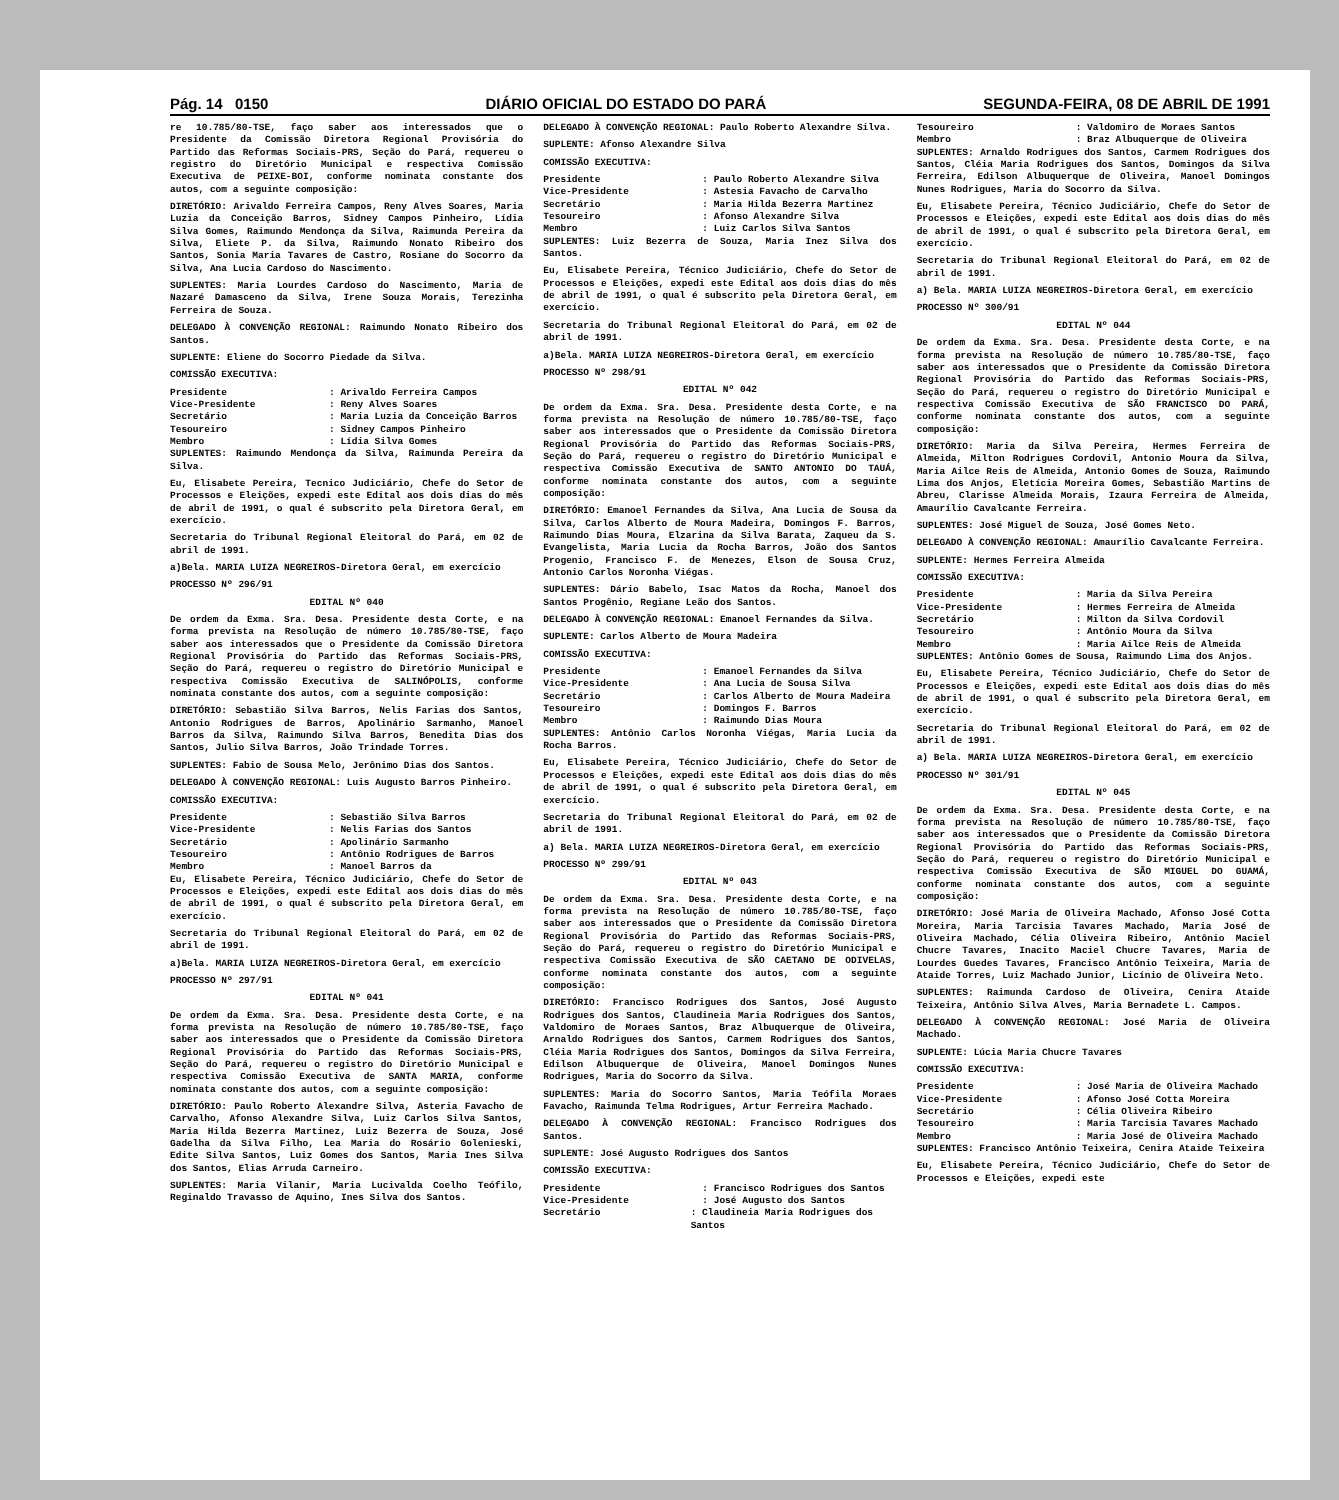Pág. 14 0150 DIÁRIO OFICIAL DO ESTADO DO PARÁ SEGUNDA-FEIRA, 08 DE ABRIL DE 1991
re 10.785/80-TSE, faço saber aos interessados que o Presidente da Comissão Diretora Regional Provisória do Partido das Reformas Sociais-PRS, Seção do Pará, requereu o registro do Diretório Municipal e respectiva Comissão Executiva de PEIXE-BOI, conforme nominata constante dos autos, com a seguinte composição:
DIRETÓRIO: Arivaldo Ferreira Campos, Reny Alves Soares, Maria Luzia da Conceição Barros, Sidney Campos Pinheiro, Lídia Silva Gomes, Raimundo Mendonça da Silva, Raimunda Pereira da Silva, Eliete P. da Silva, Raimundo Nonato Ribeiro dos Santos, Sonia Maria Tavares de Castro, Rosiane do Socorro da Silva, Ana Lucia Cardoso do Nascimento.
SUPLENTES: Maria Lourdes Cardoso do Nascimento, Maria de Nazaré Damasceno da Silva, Irene Souza Morais, Terezinha Ferreira de Souza.
DELEGADO À CONVENÇÃO REGIONAL: Raimundo Nonato Ribeiro dos Santos.
SUPLENTE: Eliene do Socorro Piedade da Silva.
COMISSÃO EXECUTIVA:
Presidente: Arivaldo Ferreira Campos
Vice-Presidente: Reny Alves Soares
Secretário: Maria Luzia da Conceição Barros
Tesoureiro: Sidney Campos Pinheiro
Membro: Lídia Silva Gomes
SUPLENTES: Raimundo Mendonça da Silva, Raimunda Pereira da Silva.
Eu, Elisabete Pereira, Tecnico Judiciário, Chefe do Setor de Processos e Eleições, expedi este Edital aos dois dias do mês de abril de 1991, o qual é subscrito pela Diretora Geral, em exercício.
Secretaria do Tribunal Regional Eleitoral do Pará, em 02 de abril de 1991.
a)Bela. MARIA LUIZA NEGREIROS-Diretora Geral, em exercício
PROCESSO Nº 296/91
EDITAL Nº 040
De ordem da Exma. Sra. Desa. Presidente desta Corte, e na forma prevista na Resolução de número 10.785/80-TSE, faço saber aos interessados que o Presidente da Comissão Diretora Regional Provisória do Partido das Reformas Sociais-PRS, Seção do Pará, requereu o registro do Diretório Municipal e respectiva Comissão Executiva de SALINÓPOLIS, conforme nominata constante dos autos, com a seguinte composição:
DIRETÓRIO: Sebastião Silva Barros, Nelis Farias dos Santos, Antonio Rodrigues de Barros, Apolinário Sarmanho, Manoel Barros da Silva, Raimundo Silva Barros, Benedita Dias dos Santos, Julio Silva Barros, João Trindade Torres.
SUPLENTES: Fabio de Sousa Melo, Jerônimo Dias dos Santos.
DELEGADO À CONVENÇÃO REGIONAL: Luis Augusto Barros Pinheiro.
COMISSÃO EXECUTIVA:
Presidente: Sebastião Silva Barros
Vice-Presidente: Nelis Farias dos Santos
Secretário: Apolinário Sarmanho
Tesoureiro: Antônio Rodrigues de Barros
Membro: Manoel Barros da
Eu, Elisabete Pereira, Técnico Judiciário, Chefe do Setor de Processos e Eleições, expedi este Edital aos dois dias do mês de abril de 1991, o qual é subscrito pela Diretora Geral, em exercício.
Secretaria do Tribunal Regional Eleitoral do Pará, em 02 de abril de 1991.
a)Bela. MARIA LUIZA NEGREIROS-Diretora Geral, em exercício
PROCESSO Nº 297/91
EDITAL Nº 041
De ordem da Exma. Sra. Desa. Presidente desta Corte, e na forma prevista na Resolução de número 10.785/80-TSE, faço saber aos interessados que o Presidente da Comissão Diretora Regional Provisória do Partido das Reformas Sociais-PRS, Seção do Pará, requereu o registro do Diretório Municipal e respectiva Comissão Executiva de SANTA MARIA, conforme nominata constante dos autos, com a seguinte composição:
DIRETÓRIO: Paulo Roberto Alexandre Silva, Asteria Favacho de Carvalho, Afonso Alexandre Silva, Luiz Carlos Silva Santos, Maria Hilda Bezerra Martinez, Luiz Bezerra de Souza, José Gadelha da Silva Filho, Lea Maria do Rosário Golenieski, Edite Silva Santos, Luiz Gomes dos Santos, Maria Ines Silva dos Santos, Elias Arruda Carneiro.
SUPLENTES: Maria Vilanir, Maria Lucivalda Coelho Teófilo, Reginaldo Travasso de Aquino, Ines Silva dos Santos.
DELEGADO À CONVENÇÃO REGIONAL: Paulo Roberto Alexandre Silva.
SUPLENTE: Afonso Alexandre Silva
COMISSÃO EXECUTIVA:
Presidente: Paulo Roberto Alexandre Silva
Vice-Presidente: Astesia Favacho de Carvalho
Secretário: Maria Hilda Bezerra Martinez
Tesoureiro: Afonso Alexandre Silva
Membro: Luiz Carlos Silva Santos
SUPLENTES: Luiz Bezerra de Souza, Maria Inez Silva dos Santos.
Eu, Elisabete Pereira, Técnico Judiciário, Chefe do Setor de Processos e Eleições, expedi este Edital aos dois dias do mês de abril de 1991, o qual é subscrito pela Diretora Geral, em exercício.
Secretaria do Tribunal Regional Eleitoral do Pará, em 02 de abril de 1991.
a)Bela. MARIA LUIZA NEGREIROS-Diretora Geral, em exercício
PROCESSO Nº 298/91
EDITAL Nº 042
De ordem da Exma. Sra. Desa. Presidente desta Corte, e na forma prevista na Resolução de número 10.785/80-TSE, faço saber aos interessados que o Presidente da Comissão Diretora Regional Provisória do Partido das Reformas Sociais-PRS, Seção do Pará, requereu o registro do Diretório Municipal e respectiva Comissão Executiva de SANTO ANTONIO DO TAUÁ, conforme nominata constante dos autos, com a seguinte composição:
DIRETÓRIO: Emanoel Fernandes da Silva, Ana Lucia de Sousa da Silva, Carlos Alberto de Moura Madeira, Domingos F. Barros, Raimundo Dias Moura, Elzarina da Silva Barata, Zaqueu da S. Evangelista, Maria Lucia da Rocha Barros, João dos Santos Progenio, Francisco F. de Menezes, Elson de Sousa Cruz, Antonio Carlos Noronha Viégas.
SUPLENTES: Dário Babelo, Isac Matos da Rocha, Manoel dos Santos Progênio, Regiane Leão dos Santos.
DELEGADO À CONVENÇÃO REGIONAL: Emanoel Fernandes da Silva.
SUPLENTE: Carlos Alberto de Moura Madeira
COMISSÃO EXECUTIVA:
Presidente: Emanoel Fernandes da Silva
Vice-Presidente: Ana Lucia de Sousa Silva
Secretário: Carlos Alberto de Moura Madeira
Tesoureiro: Domingos F. Barros
Membro: Raimundo Dias Moura
SUPLENTES: Antônio Carlos Noronha Viégas, Maria Lucia da Rocha Barros.
Eu, Elisabete Pereira, Técnico Judiciário, Chefe do Setor de Processos e Eleições, expedi este Edital aos dois dias do mês de abril de 1991, o qual é subscrito pela Diretora Geral, em exercício.
Secretaria do Tribunal Regional Eleitoral do Pará, em 02 de abril de 1991.
a) Bela. MARIA LUIZA NEGREIROS-Diretora Geral, em exercício
PROCESSO Nº 299/91
EDITAL Nº 043
De ordem da Exma. Sra. Desa. Presidente desta Corte, e na forma prevista na Resolução de número 10.785/80-TSE, faço saber aos interessados que o Presidente da Comissão Diretora Regional Provisória do Partido das Reformas Sociais-PRS, Seção do Pará, requereu o registro do Diretório Municipal e respectiva Comissão Executiva de SÃO CAETANO DE ODIVELAS, conforme nominata constante dos autos, com a seguinte composição:
DIRETÓRIO: Francisco Rodrigues dos Santos, José Augusto Rodrigues dos Santos, Claudineia Maria Rodrigues dos Santos, Valdomiro de Moraes Santos, Braz Albuquerque de Oliveira, Arnaldo Rodrigues dos Santos, Carmem Rodrigues dos Santos, Cléia Maria Rodrigues dos Santos, Domingos da Silva Ferreira, Edilson Albuquerque de Oliveira, Manoel Domingos Nunes Rodrigues, Maria do Socorro da Silva.
SUPLENTES: Maria do Socorro Santos, Maria Teófila Moraes Favacho, Raimunda Telma Rodrigues, Artur Ferreira Machado.
DELEGADO À CONVENÇÃO REGIONAL: Francisco Rodrigues dos Santos.
SUPLENTE: José Augusto Rodrigues dos Santos
COMISSÃO EXECUTIVA:
Presidente: Francisco Rodrigues dos Santos
Vice-Presidente: José Augusto dos Santos
Secretário: Claudineia Maria Rodrigues dos Santos
Tesoureiro: Valdomiro de Moraes Santos
Membro: Braz Albuquerque de Oliveira
SUPLENTES: Arnaldo Rodrigues dos Santos, Carmem Rodrigues dos Santos, Cléia Maria Rodrigues dos Santos, Domingos da Silva Ferreira, Edilson Albuquerque de Oliveira, Manoel Domingos Nunes Rodrigues, Maria do Socorro da Silva.
Eu, Elisabete Pereira, Técnico Judiciário, Chefe do Setor de Processos e Eleições, expedi este Edital aos dois dias do mês de abril de 1991, o qual é subscrito pela Diretora Geral, em exercício.
Secretaria do Tribunal Regional Eleitoral do Pará, em 02 de abril de 1991.
a) Bela. MARIA LUIZA NEGREIROS-Diretora Geral, em exercício
PROCESSO Nº 300/91
EDITAL Nº 044
De ordem da Exma. Sra. Desa. Presidente desta Corte, e na forma prevista na Resolução de número 10.785/80-TSE, faço saber aos interessados que o Presidente da Comissão Diretora Regional Provisória do Partido das Reformas Sociais-PRS, Seção do Pará, requereu o registro do Diretório Municipal e respectiva Comissão Executiva de SÃO FRANCISCO DO PARÁ, conforme nominata constante dos autos, com a seguinte composição:
DIRETÓRIO: Maria da Silva Pereira, Hermes Ferreira de Almeida, Milton Rodrigues Cordovil, Antonio Moura da Silva, Maria Ailce Reis de Almeida, Antonio Gomes de Souza, Raimundo Lima dos Anjos, Eletícia Moreira Gomes, Sebastião Martins de Abreu, Clarisse Almeida Morais, Izaura Ferreira de Almeida, Amaurílio Cavalcante Ferreira.
SUPLENTES: José Miguel de Souza, José Gomes Neto.
DELEGADO À CONVENÇÃO REGIONAL: Amaurílio Cavalcante Ferreira.
SUPLENTE: Hermes Ferreira Almeida
COMISSÃO EXECUTIVA:
Presidente: Maria da Silva Pereira
Vice-Presidente: Hermes Ferreira de Almeida
Secretário: Milton da Silva Cordovil
Tesoureiro: Antônio Moura da Silva
Membro: Maria Ailce Reis de Almeida
SUPLENTES: Antônio Gomes de Sousa, Raimundo Lima dos Anjos.
Eu, Elisabete Pereira, Técnico Judiciário, Chefe do Setor de Processos e Eleições, expedi este Edital aos dois dias do mês de abril de 1991, o qual é subscrito pela Diretora Geral, em exercício.
Secretaria do Tribunal Regional Eleitoral do Pará, em 02 de abril de 1991.
a) Bela. MARIA LUIZA NEGREIROS-Diretora Geral, em exercício
PROCESSO Nº 301/91
EDITAL Nº 045
De ordem da Exma. Sra. Desa. Presidente desta Corte, e na forma prevista na Resolução de número 10.785/80-TSE, faço saber aos interessados que o Presidente da Comissão Diretora Regional Provisória do Partido das Reformas Sociais-PRS, Seção do Pará, requereu o registro do Diretório Municipal e respectiva Comissão Executiva de SÃO MIGUEL DO GUAMÁ, conforme nominata constante dos autos, com a seguinte composição:
DIRETÓRIO: José Maria de Oliveira Machado, Afonso José Cotta Moreira, Maria Tarcisia Tavares Machado, Maria José de Oliveira Machado, Célia Oliveira Ribeiro, Antônio Maciel Chucre Tavares, Inacito Maciel Chucre Tavares, Maria de Lourdes Guedes Tavares, Francisco Antônio Teixeira, Maria de Ataide Torres, Luiz Machado Junior, Licínio de Oliveira Neto.
SUPLENTES: Raimunda Cardoso de Oliveira, Cenira Ataide Teixeira, Antônio Silva Alves, Maria Bernadete L. Campos.
DELEGADO À CONVENÇÃO REGIONAL: José Maria de Oliveira Machado.
SUPLENTE: Lúcia Maria Chucre Tavares
COMISSÃO EXECUTIVA:
Presidente: José Maria de Oliveira Machado
Vice-Presidente: Afonso José Cotta Moreira
Secretário: Célia Oliveira Ribeiro
Tesoureiro: Maria Tarcisia Tavares Machado
Membro: Maria José de Oliveira Machado
SUPLENTES: Francisco Antônio Teixeira, Cenira Ataide Teixeira
Eu, Elisabete Pereira, Técnico Judiciário, Chefe do Setor de Processos e Eleições, expedi este